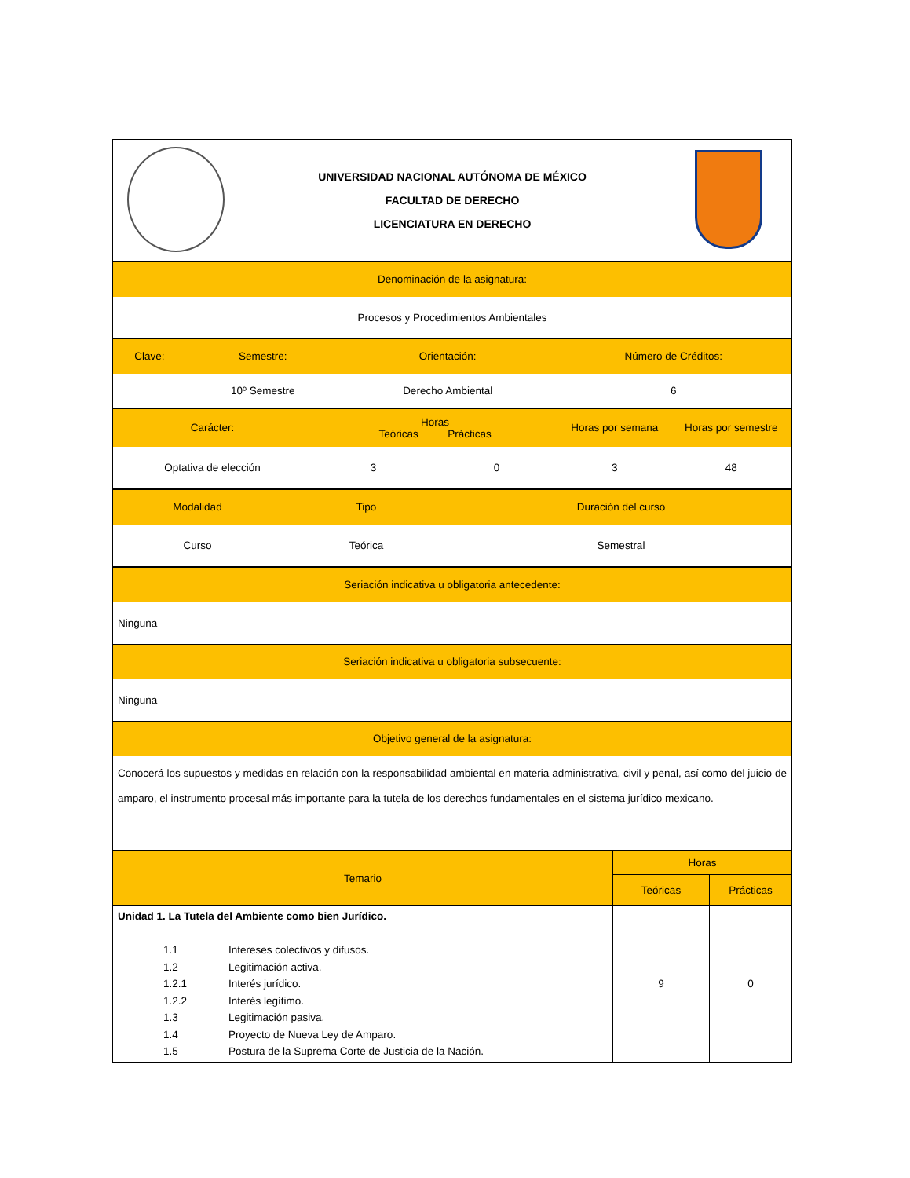| | UNIVERSIDAD NACIONAL AUTÓNOMA DE MÉXICO FACULTAD DE DERECHO LICENCIATURA EN DERECHO | |
| Denominación de la asignatura: | | | |
| Procesos y Procedimientos Ambientales | | | |
| Clave: | Semestre: | Orientación: | Número de Créditos: |
| | 10º Semestre | Derecho Ambiental | 6 |
| Carácter: | Horas Teóricas Prácticas | | Horas por semana | Horas por semestre |
| Optativa de elección | 3 | 0 | 3 | 48 |
| Modalidad | Tipo | Duración del curso |
| Curso | Teórica | Semestral |
| Seriación indicativa u obligatoria antecedente: |
| Ninguna |
| Seriación indicativa u obligatoria subsecuente: |
| Ninguna |
| Objetivo general de la asignatura: |
| Conocerá los supuestos y medidas en relación con la responsabilidad ambiental en materia administrativa, civil y penal, así como del juicio de amparo, el instrumento procesal más importante para la tutela de los derechos fundamentales en el sistema jurídico mexicano. |
| Temario | Horas | |
| | Teóricas | Prácticas |
| Unidad 1. La Tutela del Ambiente como bien Jurídico. / 1.1 / Intereses colectivos y difusos. / / 1.2 / Legitimación activa. / / 1.2.1 / Interés jurídico. / / 1.2.2 / Interés legítimo. / / 1.3 / Legitimación pasiva. / / 1.4 / Proyecto de Nueva Ley de Amparo. / / 1.5 / Postura de la Suprema Corte de Justicia de la Nación. / | 9 | 0 |